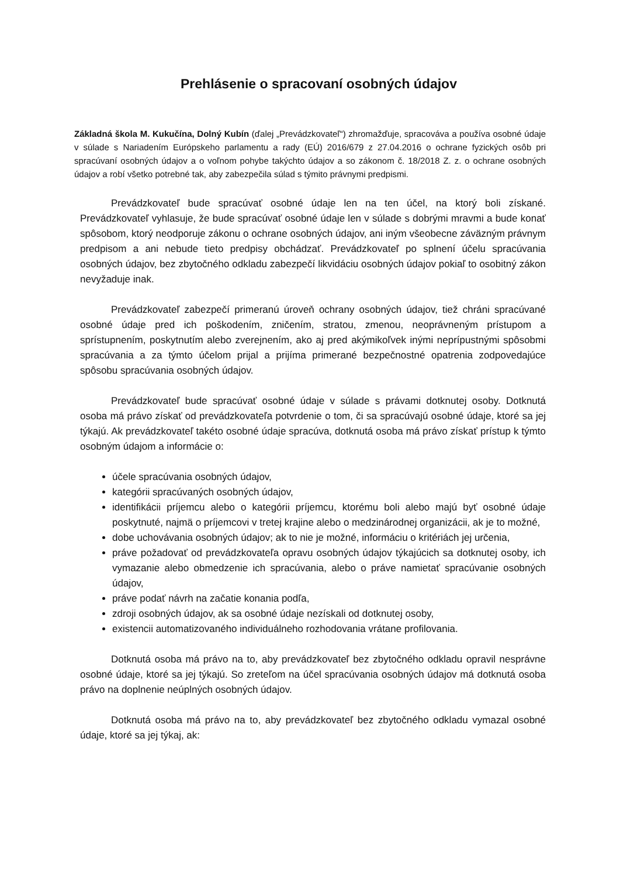Prehlásenie o spracovaní osobných údajov
Základná škola M. Kukučína, Dolný Kubín (ďalej „Prevádzkovateľ“) zhromažďuje, spracováva a používa osobné údaje v súlade s Nariadením Európskeho parlamentu a rady (EÚ) 2016/679 z 27.04.2016 o ochrane fyzických osôb pri spracúvaní osobných údajov a o voľnom pohybe takýchto údajov a so zákonom č. 18/2018 Z. z. o ochrane osobných údajov a robí všetko potrebné tak, aby zabezpečila súlad s týmito právnymi predpismi.
Prevádzkovateľ bude spracúvať osobné údaje len na ten účel, na ktorý boli získané. Prevádzkovateľ vyhlasuje, že bude spracúvať osobné údaje len v súlade s dobrými mravmi a bude konať spôsobom, ktorý neodporuje zákonu o ochrane osobných údajov, ani iným všeobecne záväzným právnym predpisom a ani nebude tieto predpisy obchádzať. Prevádzkovateľ po splnení účelu spracúvania osobných údajov, bez zbytočného odkladu zabezpečí likvidáciu osobných údajov pokiaľ to osobitný zákon nevyžaduje inak.
Prevádzkovateľ zabezpečí primeranú úroveň ochrany osobných údajov, tiež chráni spracúvané osobné údaje pred ich poškodením, zničením, stratou, zmenou, neoprávneným prístupom a sprístupnením, poskytnutím alebo zverejnením, ako aj pred akýmikoľvek inými neprípustnými spôsobmi spracúvania a za týmto účelom prijal a prijíma primerané bezpečnostné opatrenia zodpovedajúce spôsobu spracúvania osobných údajov.
Prevádzkovateľ bude spracúvať osobné údaje v súlade s právami dotknutej osoby. Dotknutá osoba má právo získať od prevádzkovateľa potvrdenie o tom, či sa spracúvajú osobné údaje, ktoré sa jej týkajú. Ak prevádzkovateľ takéto osobné údaje spracúva, dotknutá osoba má právo získať prístup k týmto osobným údajom a informácie o:
účele spracúvania osobných údajov,
kategórii spracúvaných osobných údajov,
identifikácii príjemcu alebo o kategórii príjemcu, ktorému boli alebo majú byť osobné údaje poskytnuté, najmä o príjemcovi v tretej krajine alebo o medzinárodnej organizácii, ak je to možné,
dobe uchovávania osobných údajov; ak to nie je možné, informáciu o kritériách jej určenia,
práve požadovať od prevádzkovateľa opravu osobných údajov týkajúcich sa dotknutej osoby, ich vymazanie alebo obmedzenie ich spracúvania, alebo o práve namietať spracúvanie osobných údajov,
práve podať návrh na začatie konania podľa,
zdroji osobných údajov, ak sa osobné údaje nezískali od dotknutej osoby,
existencii automatizovaného individuálneho rozhodovania vrátane profilovania.
Dotknutá osoba má právo na to, aby prevádzkovateľ bez zbytočného odkladu opravil nesprávne osobné údaje, ktoré sa jej týkajú. So zreteľom na účel spracúvania osobných údajov má dotknutá osoba právo na doplnenie neúplných osobných údajov.
Dotknutá osoba má právo na to, aby prevádzkovateľ bez zbytočného odkladu vymazal osobné údaje, ktoré sa jej týkaj, ak: